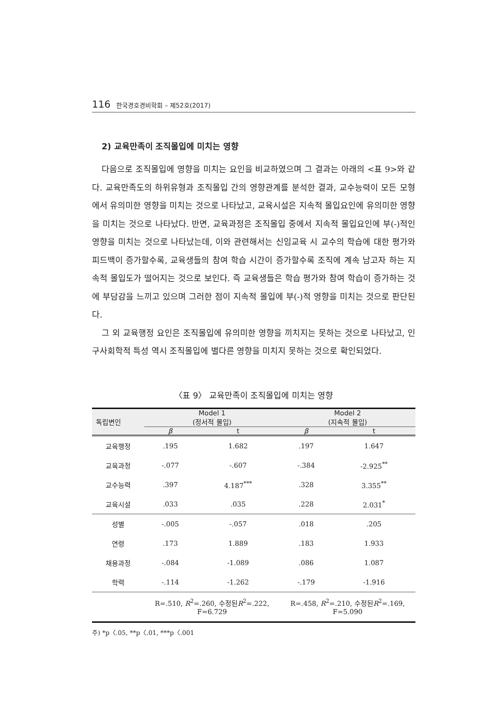116 한국경호경비학회 – 제52호(2017)
2) 교육만족이 조직몰입에 미치는 영향
다음으로 조직몰입에 영향을 미치는 요인을 비교하였으며 그 결과는 아래의 <표 9>와 같다. 교육만족도의 하위유형과 조직몰입 간의 영향관계를 분석한 결과, 교수능력이 모든 모형에서 유의미한 영향을 미치는 것으로 나타났고, 교육시설은 지속적 몰입요인에 유의미한 영향을 미치는 것으로 나타났다. 반면, 교육과정은 조직몰입 중에서 지속적 몰입요인에 부(-)적인 영향을 미치는 것으로 나타났는데, 이와 관련해서는 신임교육 시 교수의 학습에 대한 평가와 피드백이 증가할수록, 교육생들의 참여 학습 시간이 증가할수록 조직에 계속 남고자 하는 지속적 몰입도가 떨어지는 것으로 보인다. 즉 교육생들은 학습 평가와 참여 학습이 증가하는 것에 부담감을 느끼고 있으며 그러한 점이 지속적 몰입에 부(-)적 영향을 미치는 것으로 판단된다.
그 외 교육행정 요인은 조직몰입에 유의미한 영향을 끼치지는 못하는 것으로 나타났고, 인구사회학적 특성 역시 조직몰입에 별다른 영향을 미치지 못하는 것으로 확인되었다.
〈표 9〉 교육만족이 조직몰입에 미치는 영향
| 독립변인 | Model 1 (정서적 몰입) | | Model 2 (지속적 몰입) | |
| --- | --- | --- | --- | --- |
| | β | t | β | t |
| 교육행정 | .195 | 1.682 | .197 | 1.647 |
| 교육과정 | -.077 | -.607 | -.384 | -2.925<sup>**</sup> |
| 교수능력 | .397 | 4.187<sup>***</sup> | .328 | 3.355<sup>**</sup> |
| 교육시설 | .033 | .035 | .228 | 2.031<sup>*</sup> |
| 성별 | -.005 | -.057 | .018 | .205 |
| 연령 | .173 | 1.889 | .183 | 1.933 |
| 채용과정 | -.084 | -1.089 | .086 | 1.087 |
| 학력 | -.114 | -1.262 | -.179 | -1.916 |
| | R=.510, R<sup>2</sup>=.260, 수정된 R<sup>2</sup>=.222, F=6.729 | | R=.458, R<sup>2</sup>=.210, 수정된 R<sup>2</sup>=.169, F=5.090 | |
주) *p〈.05, **p〈.01, ***p〈.001